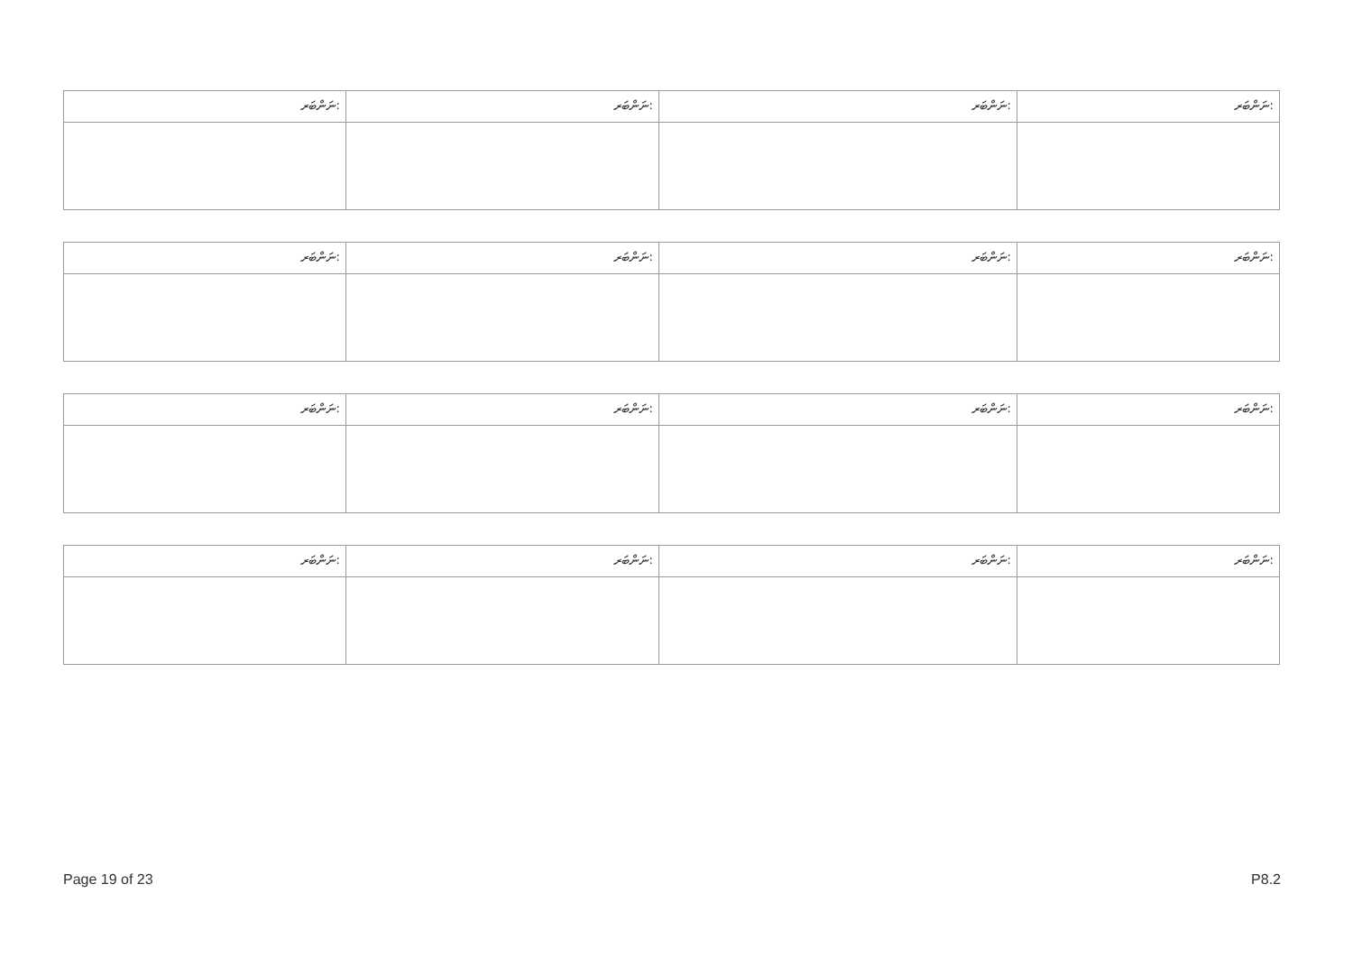| ނަންބަރ: | ނަންބަރ: | ނަންބަރ: | ނަންބަރ: |
| ނަންބަރ: | ނަންބަރ: | ނަންބަރ: | ނަންބަރ: |
| ނަންބަރ: | ނަންބަރ: | ނަންބަރ: | ނަންބަރ: |
| ނަންބަރ: | ނަންބަރ: | ނަންބަރ: | ނަންބަރ: |
Page 19 of 23 P8.2